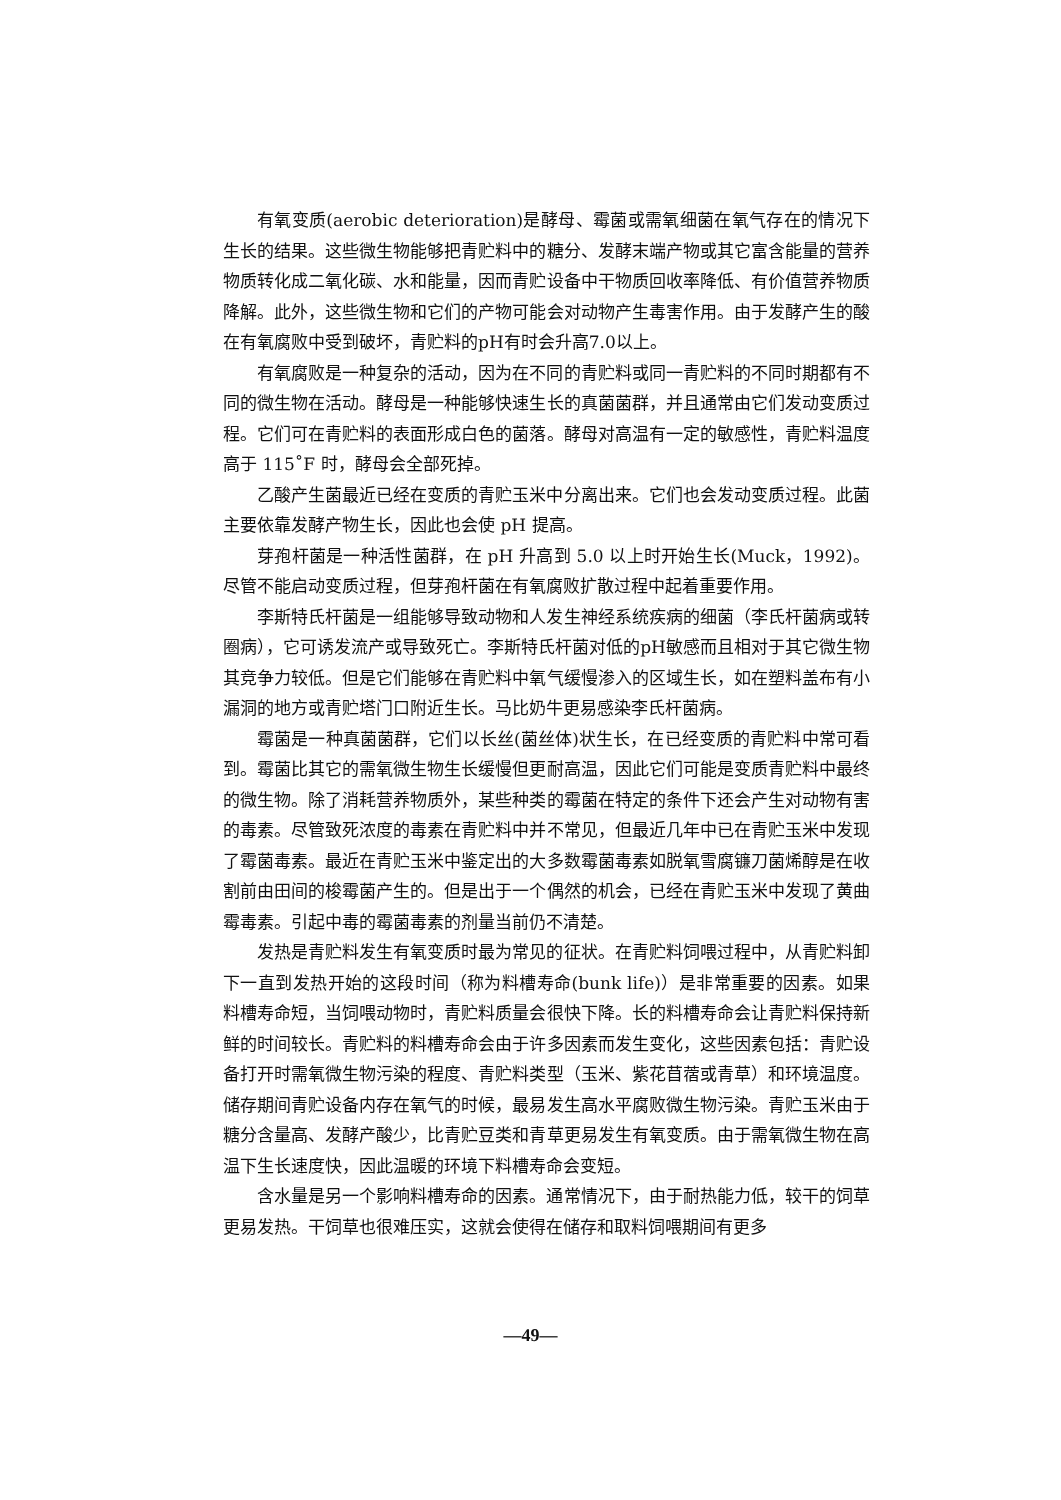有氧变质(aerobic deterioration)是酵母、霉菌或需氧细菌在氧气存在的情况下生长的结果。这些微生物能够把青贮料中的糖分、发酵末端产物或其它富含能量的营养物质转化成二氧化碳、水和能量，因而青贮设备中干物质回收率降低、有价值营养物质降解。此外，这些微生物和它们的产物可能会对动物产生毒害作用。由于发酵产生的酸在有氧腐败中受到破坏，青贮料的pH有时会升高7.0以上。
有氧腐败是一种复杂的活动，因为在不同的青贮料或同一青贮料的不同时期都有不同的微生物在活动。酵母是一种能够快速生长的真菌菌群，并且通常由它们发动变质过程。它们可在青贮料的表面形成白色的菌落。酵母对高温有一定的敏感性，青贮料温度高于 115˚F 时，酵母会全部死掉。
乙酸产生菌最近已经在变质的青贮玉米中分离出来。它们也会发动变质过程。此菌主要依靠发酵产物生长，因此也会使 pH 提高。
芽孢杆菌是一种活性菌群，在 pH 升高到 5.0 以上时开始生长(Muck，1992)。尽管不能启动变质过程，但芽孢杆菌在有氧腐败扩散过程中起着重要作用。
李斯特氏杆菌是一组能够导致动物和人发生神经系统疾病的细菌（李氏杆菌病或转圈病），它可诱发流产或导致死亡。李斯特氏杆菌对低的pH敏感而且相对于其它微生物其竞争力较低。但是它们能够在青贮料中氧气缓慢渗入的区域生长，如在塑料盖布有小漏洞的地方或青贮塔门口附近生长。马比奶牛更易感染李氏杆菌病。
霉菌是一种真菌菌群，它们以长丝(菌丝体)状生长，在已经变质的青贮料中常可看到。霉菌比其它的需氧微生物生长缓慢但更耐高温，因此它们可能是变质青贮料中最终的微生物。除了消耗营养物质外，某些种类的霉菌在特定的条件下还会产生对动物有害的毒素。尽管致死浓度的毒素在青贮料中并不常见，但最近几年中已在青贮玉米中发现了霉菌毒素。最近在青贮玉米中鉴定出的大多数霉菌毒素如脱氧雪腐镰刀菌烯醇是在收割前由田间的梭霉菌产生的。但是出于一个偶然的机会，已经在青贮玉米中发现了黄曲霉毒素。引起中毒的霉菌毒素的剂量当前仍不清楚。
发热是青贮料发生有氧变质时最为常见的征状。在青贮料饲喂过程中，从青贮料卸下一直到发热开始的这段时间（称为料槽寿命(bunk life)）是非常重要的因素。如果料槽寿命短，当饲喂动物时，青贮料质量会很快下降。长的料槽寿命会让青贮料保持新鲜的时间较长。青贮料的料槽寿命会由于许多因素而发生变化，这些因素包括：青贮设备打开时需氧微生物污染的程度、青贮料类型（玉米、紫花苜蓿或青草）和环境温度。储存期间青贮设备内存在氧气的时候，最易发生高水平腐败微生物污染。青贮玉米由于糖分含量高、发酵产酸少，比青贮豆类和青草更易发生有氧变质。由于需氧微生物在高温下生长速度快，因此温暖的环境下料槽寿命会变短。
含水量是另一个影响料槽寿命的因素。通常情况下，由于耐热能力低，较干的饲草更易发热。干饲草也很难压实，这就会使得在储存和取料饲喂期间有更多
—49—